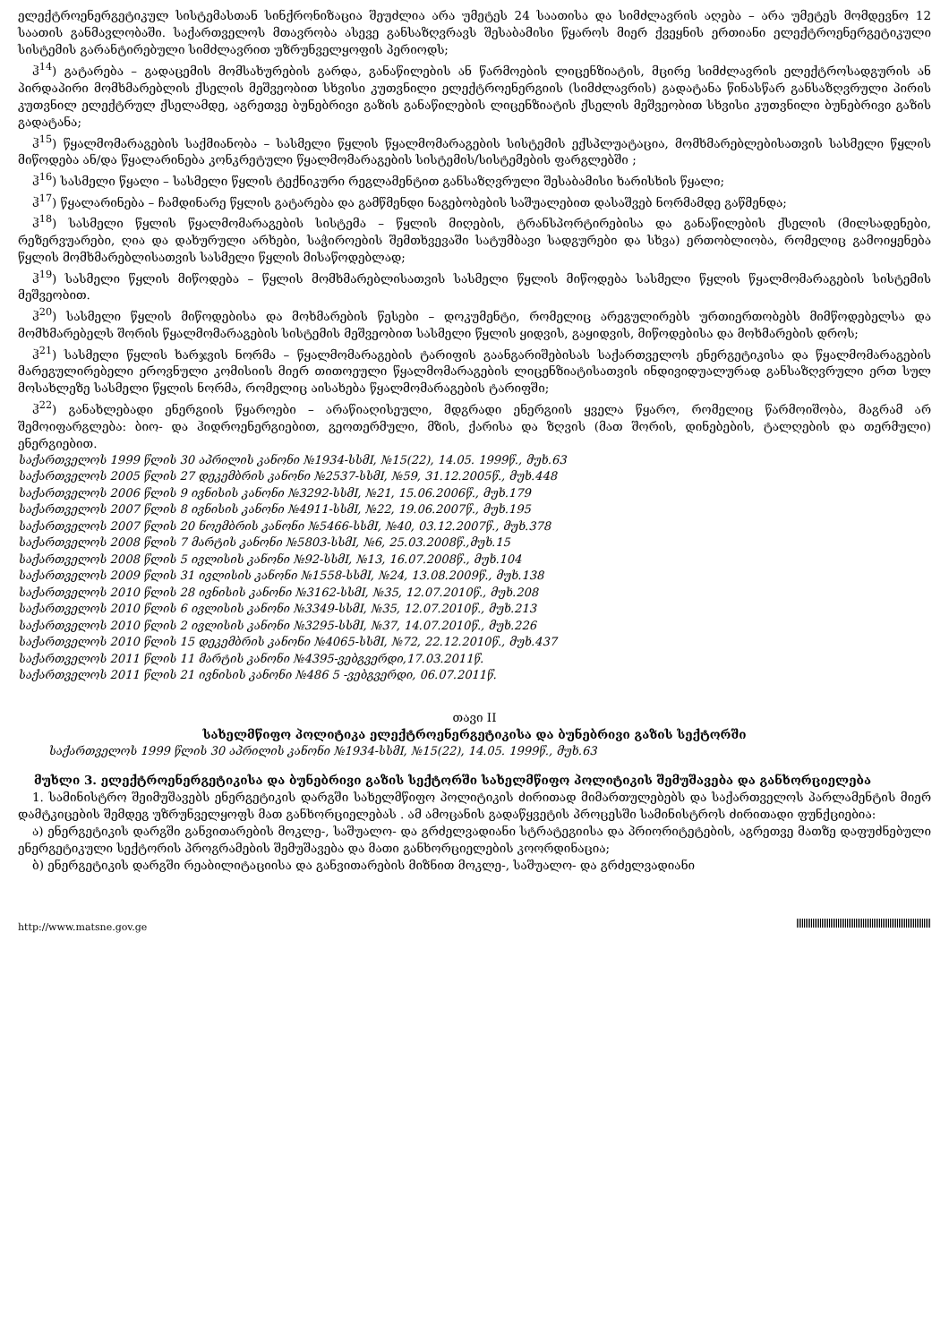ელექტროენერგეტიკულ სისტემასთან სინქრონიზაცია შეუძლია არა უმეტეს 24 საათისა და სიმძლავრის აღება – არა უმეტეს მომდევნო 12 საათის განმავლობაში. საქართველოს მთავრობა ასევე განსაზღვრავს შესაბამისი წყაროს მიერ ქვეყნის ერთიანი ელექტროენერგეტიკული სისტემის გარანტირებული სიმძლავრით უზრუნველყოფის პერიოდს;
ჰ<sup>14</sup>) გატარება – გადაცემის მომსახურების გარდა, განაწილების ან წარმოების ლიცენზიატის, მცირე სიმძლავრის ელექტროსადგურის ან პირდაპირი მომხმარებლის ქსელის მეშვეობით სხვისი კუთვნილი ელექტროენერგიის (სიმძლავრის) გადატანა წინასწარ განსაზღვრული პირის კუთვნილ ელექტრულ ქსელამდე, აგრეთვე ბუნებრივი გაზის განაწილების ლიცენზიატის ქსელის მეშვეობით სხვისი კუთვნილი ბუნებრივი გაზის გადატანა;
ჰ<sup>15</sup>) წყალმომარაგების საქმიანობა – სასმელი წყლის წყალმომარაგების სისტემის ექსპლუატაცია, მომხმარებლებისათვის სასმელი წყლის მიწოდება ან/და წყალარინება კონკრეტული წყალმომარაგების სისტემის/სისტემების ფარგლებში ;
ჰ<sup>16</sup>) სასმელი წყალი – სასმელი წყლის ტექნიკური რეგლამენტით განსაზღვრული შესაბამისი ხარისხის წყალი;
ჰ<sup>17</sup>) წყალარინება – ჩამდინარე წყლის გატარება და გამწმენდი ნაგებობების საშუალებით დასაშვებ ნორმამდე გაწმენდა;
ჰ<sup>18</sup>) სასმელი წყლის წყალმომარაგების სისტემა – წყლის მიღების, ტრანსპორტირებისა და განაწილების ქსელის (მილსადენები, რეზერვუარები, ღია და დახურული არხები, საჭიროების შემთხვევაში სატუმბავი სადგურები და სხვა) ერთობლიობა, რომელიც გამოიყენება წყლის მომხმარებლისათვის სასმელი წყლის მისაწოდებლად;
ჰ<sup>19</sup>) სასმელი წყლის მიწოდება – წყლის მომხმარებლისათვის სასმელი წყლის მიწოდება სასმელი წყლის წყალმომარაგების სისტემის მეშვეობით.
ჰ<sup>20</sup>) სასმელი წყლის მიწოდებისა და მოხმარების წესები – დოკუმენტი, რომელიც არეგულირებს ურთიერთობებს მიმწოდებელსა და მომხმარებელს შორის წყალმომარაგების სისტემის მეშვეობით სასმელი წყლის ყიდვის, გაყიდვის, მიწოდებისა და მოხმარების დროს;
ჰ<sup>21</sup>) სასმელი წყლის ხარჯვის ნორმა – წყალმომარაგების ტარიფის გაანგარიშებისას საქართველოს ენერგეტიკისა და წყალმომარაგების მარეგულირებელი ეროვნული კომისიის მიერ თითოეული წყალმომარაგების ლიცენზიატისათვის ინდივიდუალურად განსაზღვრული ერთ სულ მოსახლეზე სასმელი წყლის ნორმა, რომელიც აისახება წყალმომარაგების ტარიფში;
ჰ<sup>22</sup>) განახლებადი ენერგიის წყაროები – არაწიაღისეული, მდგრადი ენერგიის ყველა წყარო, რომელიც წარმოიშობა, მაგრამ არ შემოიფარგლება: ბიო- და ჰიდროენერგიებით, გეოთერმული, მზის, ქარისა და ზღვის (მათ შორის, დინებების, ტალღების და თერმული) ენერგიებით.
საქართველოს 1999 წლის 30 აპრილის კანონი №1934-სსმI, №15(22), 14.05. 1999წ., მუხ.63
საქართველოს 2005 წლის 27 დეკემბრის კანონი №2537-სსმI, №59, 31.12.2005წ., მუხ.448
საქართველოს 2006 წლის 9 ივნისის კანონი №3292-სსმI, №21, 15.06.2006წ., მუხ.179
საქართველოს 2007 წლის 8 ივნისის კანონი №4911-სსმI, №22, 19.06.2007წ., მუხ.195
საქართველოს 2007 წლის 20 ნოემბრის კანონი №5466-სსმI, №40, 03.12.2007წ., მუხ.378
საქართველოს 2008 წლის 7 მარტის კანონი №5803-სსმI, №6, 25.03.2008წ.,მუხ.15
საქართველოს 2008 წლის 5 ივლისის კანონი №92-სსმI, №13, 16.07.2008წ., მუხ.104
საქართველოს 2009 წლის 31 ივლისის კანონი №1558-სსმI, №24, 13.08.2009წ., მუხ.138
საქართველოს 2010 წლის 28 ივნისის კანონი №3162-სსმI, №35, 12.07.2010წ., მუხ.208
საქართველოს 2010 წლის 6 ივლისის კანონი №3349-სსმI, №35, 12.07.2010წ., მუხ.213
საქართველოს 2010 წლის 2 ივლისის კანონი №3295-სსმI, №37, 14.07.2010წ., მუხ.226
საქართველოს 2010 წლის 15 დეკემბრის კანონი №4065-სსმI, №72, 22.12.2010წ., მუხ.437
საქართველოს 2011 წლის 11 მარტის კანონი №4395-ვებგვერდი,17.03.2011წ.
საქართველოს 2011 წლის 21 ივნისის კანონი №486 5 -ვებგვერდი, 06.07.2011წ.
თავი II
სახელმწიფო პოლიტიკა ელექტროენერგეტიკისა და ბუნებრივი გაზის სექტორში
საქართველოს 1999 წლის 30 აპრილის კანონი №1934-სსმI, №15(22), 14.05. 1999წ., მუხ.63
მუხლი 3. ელექტროენერგეტიკისა და ბუნებრივი გაზის სექტორში სახელმწიფო პოლიტიკის შემუშავება და განხორციელება
1. სამინისტრო შეიმუშავებს ენერგეტიკის დარგში სახელმწიფო პოლიტიკის ძირითად მიმართულებებს და საქართველოს პარლამენტის მიერ დამტკიცების შემდეგ უზრუნველყოფს მათ განხორციელებას . ამ ამოცანის გადაწყვეტის პროცესში სამინისტროს ძირითადი ფუნქციებია:
ა) ენერგეტიკის დარგში განვითარების მოკლე-, საშუალო- და გრძელვადიანი სტრატეგიისა და პრიორიტეტების, აგრეთვე მათზე დაფუძნებული ენერგეტიკული სექტორის პროგრამების შემუშავება და მათი განხორციელების კოორდინაცია;
ბ) ენერგეტიკის დარგში რეაბილიტაციისა და განვითარების მიზნით მოკლე-, საშუალო- და გრძელვადიანი
http://www.matsne.gov.ge